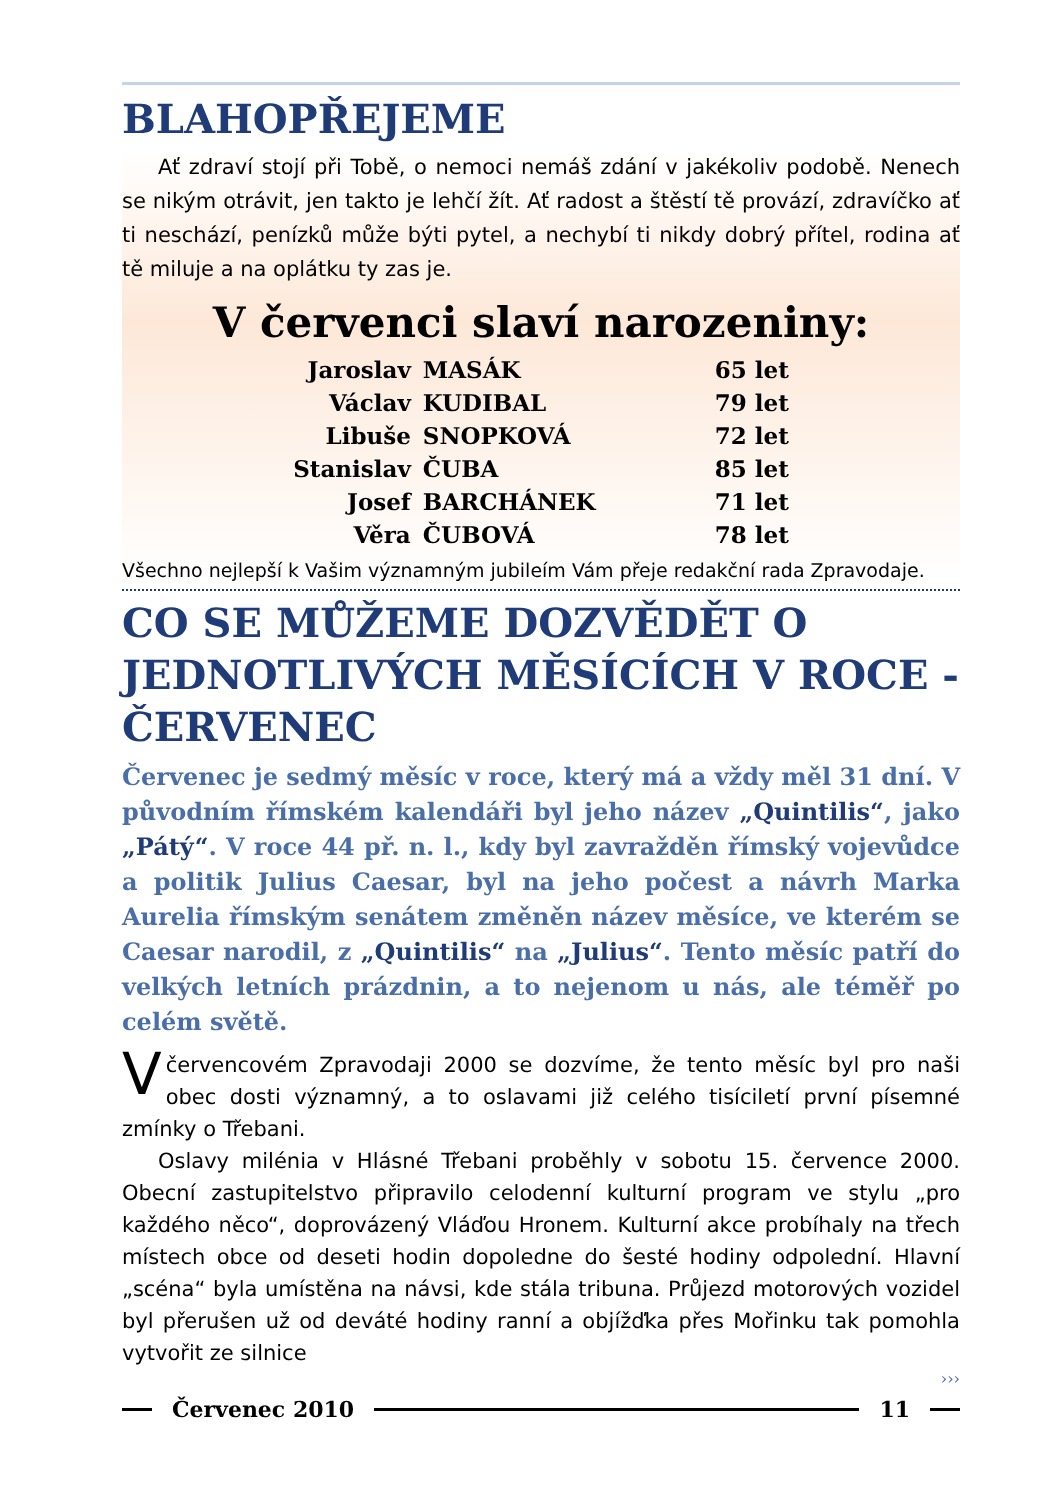BLAHOPŘEJEME
Ať zdraví stojí při Tobě, o nemoci nemáš zdání v jakékoliv podobě. Nenech se nikým otrávit, jen takto je lehčí žít. Ať radost a štěstí tě provází, zdravíčko ať ti neschází, penízků může býti pytel, a nechybí ti nikdy dobrý přítel, rodina ať tě miluje a na oplátku ty zas je.
V červenci slaví narozeniny:
| Jaroslav | MASÁK | 65 let |
| Václav | KUDIBAL | 79 let |
| Libuše | SNOPKOVÁ | 72 let |
| Stanislav | ČUBA | 85 let |
| Josef | BARCHÁNEK | 71 let |
| Věra | ČUBOVÁ | 78 let |
Všechno nejlepší k Vašim významným jubileím Vám přeje redakční rada Zpravodaje.
CO SE MŮŽEME DOZVĚDĚT O JEDNOTLIVÝCH MĚSÍCÍCH V ROCE - ČERVENEC
Červenec je sedmý měsíc v roce, který má a vždy měl 31 dní. V původním římském kalendáři byl jeho název „Quintilis“, jako „Pátý“. V roce 44 př. n. l., kdy byl zavražděn římský vojevůdce a politik Julius Caesar, byl na jeho počest a návrh Marka Aurelia římským senátem změněn název měsíce, ve kterém se Caesar narodil, z „Quintilis“ na „Julius“. Tento měsíc patří do velkých letních prázdnin, a to nejenom u nás, ale téměř po celém světě.
V červencovém Zpravodaji 2000 se dozvíme, že tento měsíc byl pro naši obec dosti významný, a to oslavami již celého tisíciletí první písemné zmínky o Třebani.
Oslavy milénia v Hlásné Třebani proběhly v sobotu 15. července 2000. Obecní zastupitelstvo připravilo celodenní kulturní program ve stylu „pro každého něco“, doprovázený Vláďou Hronem. Kulturní akce probíhaly na třech místech obce od deseti hodin dopoledne do šesté hodiny odpolední. Hlavní „scéna“ byla umístěna na návsi, kde stála tribuna. Průjezd motorových vozidel byl přerušen už od deváté hodiny ranní a objížďka přes Mořinku tak pomohla vytvořit ze silnice
›››
Červenec 2010 11